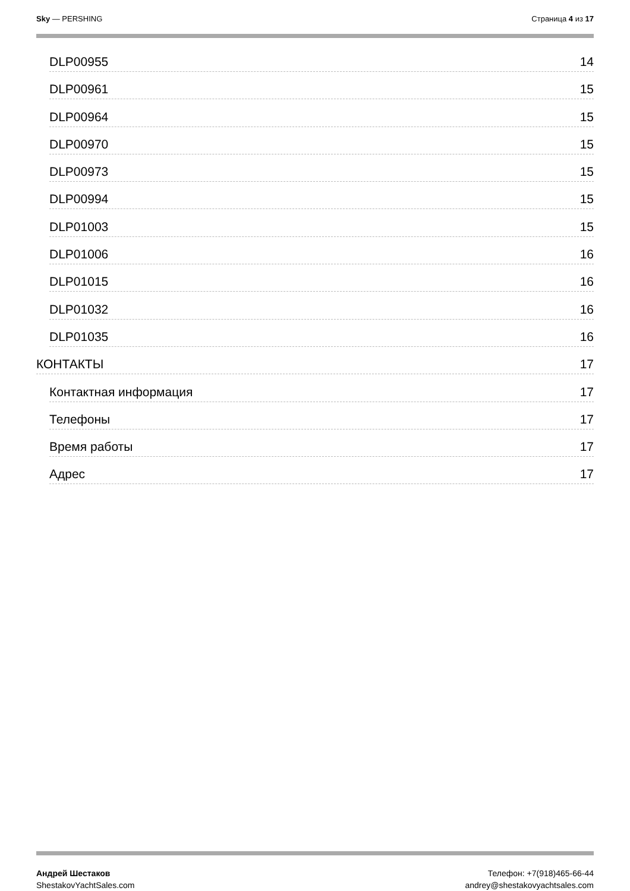Sky — PERSHING Страница 4 из 17
DLP00955 14
DLP00961 15
DLP00964 15
DLP00970 15
DLP00973 15
DLP00994 15
DLP01003 15
DLP01006 16
DLP01015 16
DLP01032 16
DLP01035 16
КОНТАКТЫ 17
Контактная информация 17
Телефоны 17
Время работы 17
Адрес 17
Андрей Шестаков
ShestakovYachtSales.com
Телефон: +7(918)465-66-44
andrey@shestakovyachtsales.com